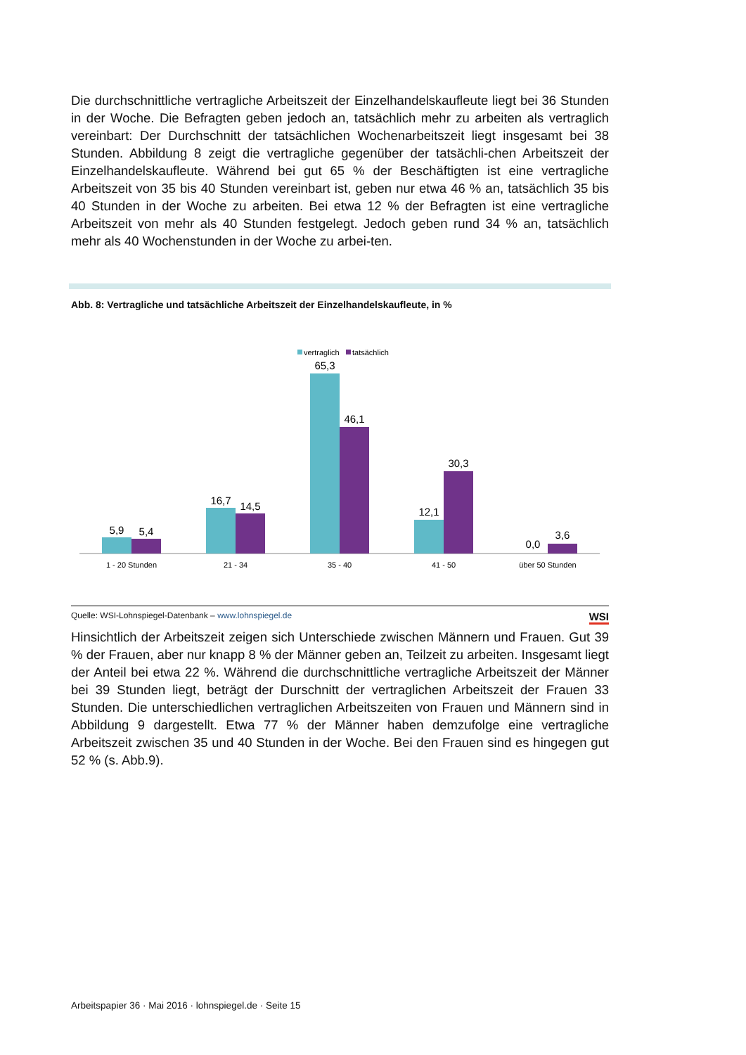Die durchschnittliche vertragliche Arbeitszeit der Einzelhandelskaufleute liegt bei 36 Stunden in der Woche. Die Befragten geben jedoch an, tatsächlich mehr zu arbeiten als vertraglich vereinbart: Der Durchschnitt der tatsächlichen Wochenarbeitszeit liegt insgesamt bei 38 Stunden. Abbildung 8 zeigt die vertragliche gegenüber der tatsächli-chen Arbeitszeit der Einzelhandelskaufleute. Während bei gut 65 % der Beschäftigten ist eine vertragliche Arbeitszeit von 35 bis 40 Stunden vereinbart ist, geben nur etwa 46 % an, tatsächlich 35 bis 40 Stunden in der Woche zu arbeiten. Bei etwa 12 % der Befragten ist eine vertragliche Arbeitszeit von mehr als 40 Stunden festgelegt. Jedoch geben rund 34 % an, tatsächlich mehr als 40 Wochenstunden in der Woche zu arbei-ten.
Abb. 8: Vertragliche und tatsächliche Arbeitszeit der Einzelhandelskaufleute, in %
vertraglich
tatsächlich
5,9
5,4
16,7
14,5
65,3
46,1
12,1
30,3
0,0
3,6
1 - 20 Stunden
21 - 34
35 - 40
41 - 50
über 50 Stunden
Quelle: WSI-Lohnspiegel-Datenbank – www.lohnspiegel.de WSI
Hinsichtlich der Arbeitszeit zeigen sich Unterschiede zwischen Männern und Frauen. Gut 39 % der Frauen, aber nur knapp 8 % der Männer geben an, Teilzeit zu arbeiten. Insgesamt liegt der Anteil bei etwa 22 %. Während die durchschnittliche vertragliche Arbeitszeit der Männer bei 39 Stunden liegt, beträgt der Durschnitt der vertraglichen Arbeitszeit der Frauen 33 Stunden. Die unterschiedlichen vertraglichen Arbeitszeiten von Frauen und Männern sind in Abbildung 9 dargestellt. Etwa 77 % der Männer haben demzufolge eine vertragliche Arbeitszeit zwischen 35 und 40 Stunden in der Woche. Bei den Frauen sind es hingegen gut 52 % (s. Abb.9).
Arbeitspapier 36 · Mai 2016 · lohnspiegel.de · Seite 15